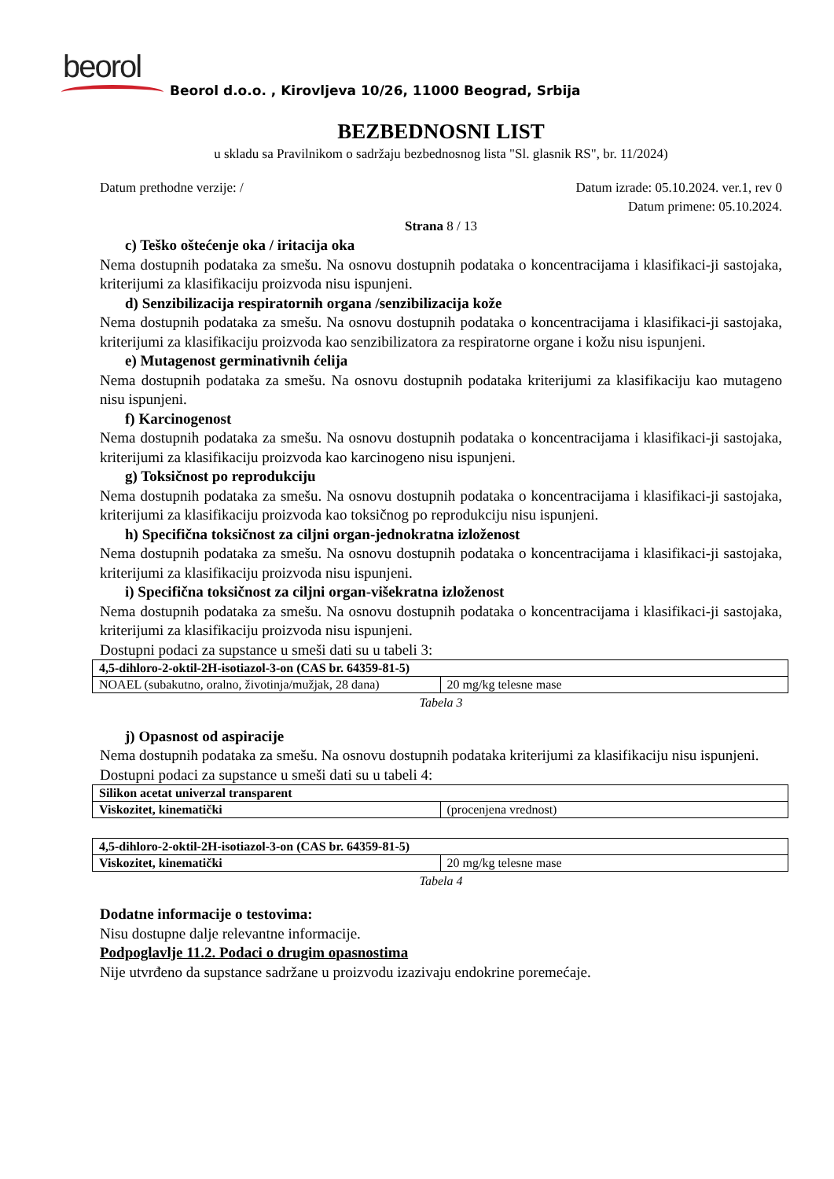beorol
Beorol d.o.o. , Kirovljeva 10/26, 11000 Beograd, Srbija
BEZBEDNOSNI LIST
u skladu sa Pravilnikom o sadržaju bezbednosnog lista "Sl. glasnik RS", br. 11/2024)
Datum prethodne verzije: / Datum izrade: 05.10.2024. ver.1, rev 0
Datum primene: 05.10.2024.
Strana 8 / 13
c) Teško oštećenje oka / iritacija oka
Nema dostupnih podataka za smešu. Na osnovu dostupnih podataka o koncentracijama i klasifikaci-ji sastojaka, kriterijumi za klasifikaciju proizvoda nisu ispunjeni.
d) Senzibilizacija respiratornih organa /senzibilizacija kože
Nema dostupnih podataka za smešu. Na osnovu dostupnih podataka o koncentracijama i klasifikaci-ji sastojaka, kriterijumi za klasifikaciju proizvoda kao senzibilizatora za respiratorne organe i kožu nisu ispunjeni.
e) Mutagenost germinativnih ćelija
Nema dostupnih podataka za smešu. Na osnovu dostupnih podataka kriterijumi za klasifikaciju kao mutageno nisu ispunjeni.
f) Karcinogenost
Nema dostupnih podataka za smešu. Na osnovu dostupnih podataka o koncentracijama i klasifikaci-ji sastojaka, kriterijumi za klasifikaciju proizvoda kao karcinogeno nisu ispunjeni.
g) Toksičnost po reprodukciju
Nema dostupnih podataka za smešu. Na osnovu dostupnih podataka o koncentracijama i klasifikaci-ji sastojaka, kriterijumi za klasifikaciju proizvoda kao toksičnog po reprodukciju nisu ispunjeni.
h) Specifična toksičnost za ciljni organ-jednokratna izloženost
Nema dostupnih podataka za smešu. Na osnovu dostupnih podataka o koncentracijama i klasifikaci-ji sastojaka, kriterijumi za klasifikaciju proizvoda nisu ispunjeni.
i) Specifična toksičnost za ciljni organ-višekratna izloženost
Nema dostupnih podataka za smešu. Na osnovu dostupnih podataka o koncentracijama i klasifikaci-ji sastojaka, kriterijumi za klasifikaciju proizvoda nisu ispunjeni.
Dostupni podaci za supstance u smeši dati su u tabeli 3:
| 4,5-dihloro-2-oktil-2H-isotiazol-3-on (CAS br. 64359-81-5) | |
| NOAEL (subakutno, oralno, životinja/mužjak, 28 dana) | 20 mg/kg telesne mase |
Tabela 3
j) Opasnost od aspiracije
Nema dostupnih podataka za smešu. Na osnovu dostupnih podataka kriterijumi za klasifikaciju nisu ispunjeni.
Dostupni podaci za supstance u smeši dati su u tabeli 4:
| Silikon acetat univerzal transparent | |
| Viskozitet, kinematički | (procenjena vrednost) |
| 4,5-dihloro-2-oktil-2H-isotiazol-3-on (CAS br. 64359-81-5) | |
| Viskozitet, kinematički | 20 mg/kg telesne mase |
Tabela 4
Dodatne informacije o testovima:
Nisu dostupne dalje relevantne informacije.
Podpoglavlje 11.2. Podaci o drugim opasnostima
Nije utvrđeno da supstance sadržane u proizvodu izazivaju endokrine poremećaje.